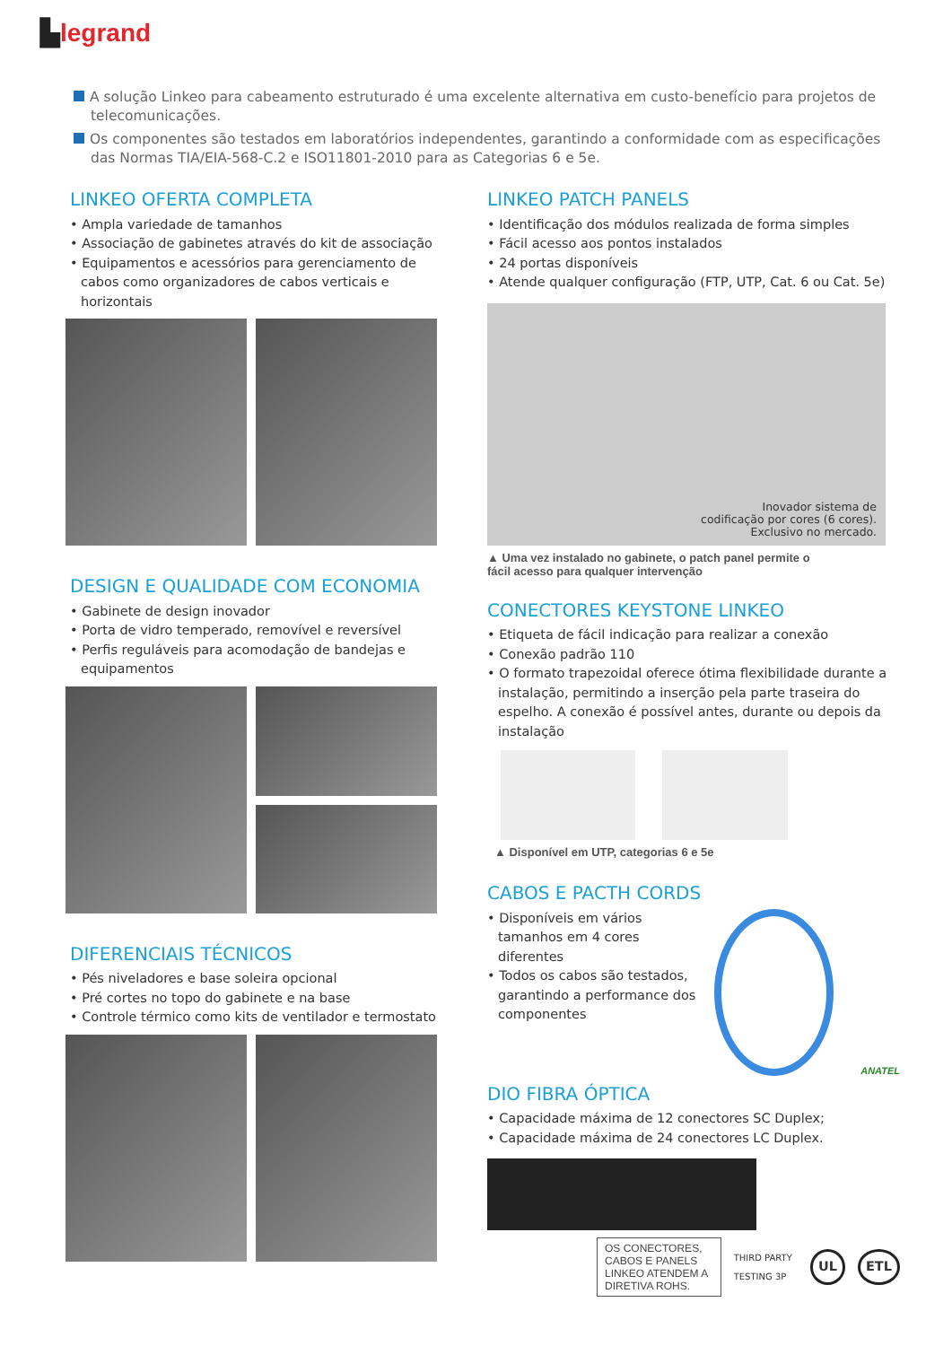▙legrand
A solução Linkeo para cabeamento estruturado é uma excelente alternativa em custo-benefício para projetos de telecomunicações.
Os componentes são testados em laboratórios independentes, garantindo a conformidade com as especificações das Normas TIA/EIA-568-C.2 e ISO11801-2010 para as Categorias 6 e 5e.
LINKEO OFERTA COMPLETA
• Ampla variedade de tamanhos
• Associação de gabinetes através do kit de associação
• Equipamentos e acessórios para gerenciamento de cabos como organizadores de cabos verticais e horizontais
DESIGN E QUALIDADE COM ECONOMIA
• Gabinete de design inovador
• Porta de vidro temperado, removível e reversível
• Perfis reguláveis para acomodação de bandejas e equipamentos
DIFERENCIAIS TÉCNICOS
• Pés niveladores e base soleira opcional
• Pré cortes no topo do gabinete e na base
• Controle térmico como kits de ventilador e termostato
LINKEO PATCH PANELS
• Identificação dos módulos realizada de forma simples
• Fácil acesso aos pontos instalados
• 24 portas disponíveis
• Atende qualquer configuração (FTP, UTP, Cat. 6 ou Cat. 5e)
Inovador sistema de
codificação por cores (6 cores).
Exclusivo no mercado.
▲ Uma vez instalado no gabinete, o patch panel permite o
fácil acesso para qualquer intervenção
CONECTORES KEYSTONE LINKEO
• Etiqueta de fácil indicação para realizar a conexão
• Conexão padrão 110
• O formato trapezoidal oferece ótima flexibilidade durante a instalação, permitindo a inserção pela parte traseira do espelho. A conexão é possível antes, durante ou depois da instalação
▲ Disponível em UTP, categorias 6 e 5e
CABOS E PACTH CORDS
• Disponíveis em vários tamanhos em 4 cores diferentes
• Todos os cabos são testados, garantindo a performance dos componentes
ANATEL
DIO FIBRA ÓPTICA
• Capacidade máxima de 12 conectores SC Duplex;
• Capacidade máxima de 24 conectores LC Duplex.
OS CONECTORES, CABOS E PANELS
LINKEO ATENDEM A DIRETIVA ROHS.
THIRD PARTY TESTING 3P UL ETL